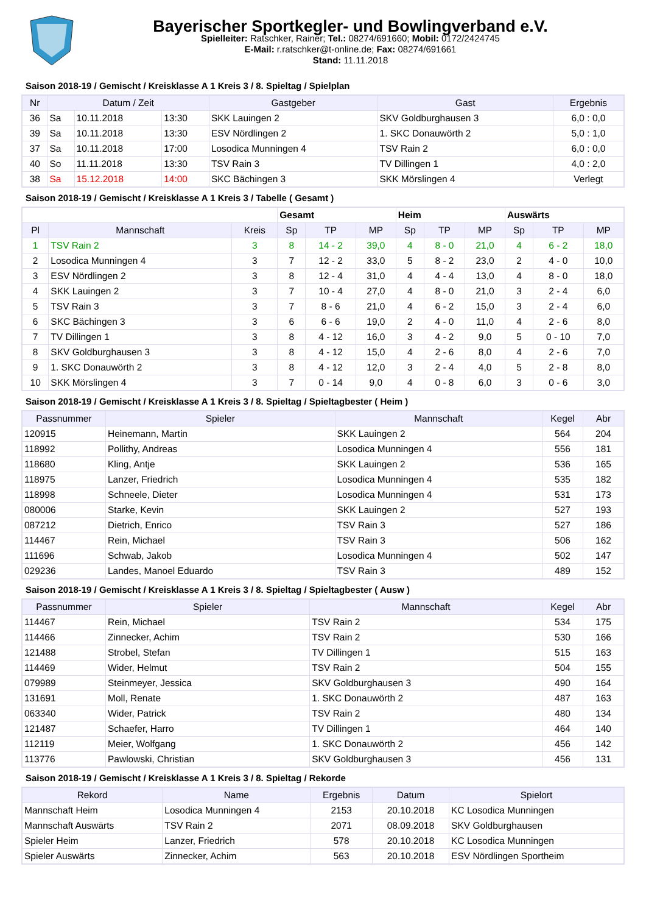Bayerischer Sportkegler- und Bowlingverband e.V.
Spielleiter: Ratschker, Rainer; Tel.: 08274/691660; Mobil: 0172/2424745
E-Mail: r.ratschker@t-online.de; Fax: 08274/691661
Stand: 11.11.2018
Saison 2018-19 / Gemischt / Kreisklasse A 1 Kreis 3 / 8. Spieltag / Spielplan
| Nr | Datum / Zeit | | | Gastgeber | Gast | Ergebnis |
| --- | --- | --- | --- | --- | --- | --- |
| 36 | Sa | 10.11.2018 | 13:30 | SKK Lauingen 2 | SKV Goldburghausen 3 | 6,0 : 0,0 |
| 39 | Sa | 10.11.2018 | 13:30 | ESV Nördlingen 2 | 1. SKC Donauwörth 2 | 5,0 : 1,0 |
| 37 | Sa | 10.11.2018 | 17:00 | Losodica Munningen 4 | TSV Rain 2 | 6,0 : 0,0 |
| 40 | So | 11.11.2018 | 13:30 | TSV Rain 3 | TV Dillingen 1 | 4,0 : 2,0 |
| 38 | Sa | 15.12.2018 | 14:00 | SKC Bächingen 3 | SKK Mörslingen 4 | Verlegt |
Saison 2018-19 / Gemischt / Kreisklasse A 1 Kreis 3 / Tabelle ( Gesamt )
| | | | Gesamt | | | Heim | | | Auswärts | | |
| Pl | Mannschaft | Kreis | Sp | TP | MP | Sp | TP | MP | Sp | TP | MP |
| 1 | TSV Rain 2 | 3 | 8 | 14 - 2 | 39,0 | 4 | 8 - 0 | 21,0 | 4 | 6 - 2 | 18,0 |
| 2 | Losodica Munningen 4 | 3 | 7 | 12 - 2 | 33,0 | 5 | 8 - 2 | 23,0 | 2 | 4 - 0 | 10,0 |
| 3 | ESV Nördlingen 2 | 3 | 8 | 12 - 4 | 31,0 | 4 | 4 - 4 | 13,0 | 4 | 8 - 0 | 18,0 |
| 4 | SKK Lauingen 2 | 3 | 7 | 10 - 4 | 27,0 | 4 | 8 - 0 | 21,0 | 3 | 2 - 4 | 6,0 |
| 5 | TSV Rain 3 | 3 | 7 | 8 - 6 | 21,0 | 4 | 6 - 2 | 15,0 | 3 | 2 - 4 | 6,0 |
| 6 | SKC Bächingen 3 | 3 | 6 | 6 - 6 | 19,0 | 2 | 4 - 0 | 11,0 | 4 | 2 - 6 | 8,0 |
| 7 | TV Dillingen 1 | 3 | 8 | 4 - 12 | 16,0 | 3 | 4 - 2 | 9,0 | 5 | 0 - 10 | 7,0 |
| 8 | SKV Goldburghausen 3 | 3 | 8 | 4 - 12 | 15,0 | 4 | 2 - 6 | 8,0 | 4 | 2 - 6 | 7,0 |
| 9 | 1. SKC Donauwörth 2 | 3 | 8 | 4 - 12 | 12,0 | 3 | 2 - 4 | 4,0 | 5 | 2 - 8 | 8,0 |
| 10 | SKK Mörslingen 4 | 3 | 7 | 0 - 14 | 9,0 | 4 | 0 - 8 | 6,0 | 3 | 0 - 6 | 3,0 |
Saison 2018-19 / Gemischt / Kreisklasse A 1 Kreis 3 / 8. Spieltag / Spieltagbester ( Heim )
| Passnummer | Spieler | Mannschaft | Kegel | Abr |
| --- | --- | --- | --- | --- |
| 120915 | Heinemann, Martin | SKK Lauingen 2 | 564 | 204 |
| 118992 | Pollithy, Andreas | Losodica Munningen 4 | 556 | 181 |
| 118680 | Kling, Antje | SKK Lauingen 2 | 536 | 165 |
| 118975 | Lanzer, Friedrich | Losodica Munningen 4 | 535 | 182 |
| 118998 | Schneele, Dieter | Losodica Munningen 4 | 531 | 173 |
| 080006 | Starke, Kevin | SKK Lauingen 2 | 527 | 193 |
| 087212 | Dietrich, Enrico | TSV Rain 3 | 527 | 186 |
| 114467 | Rein, Michael | TSV Rain 3 | 506 | 162 |
| 111696 | Schwab, Jakob | Losodica Munningen 4 | 502 | 147 |
| 029236 | Landes, Manoel Eduardo | TSV Rain 3 | 489 | 152 |
Saison 2018-19 / Gemischt / Kreisklasse A 1 Kreis 3 / 8. Spieltag / Spieltagbester ( Ausw )
| Passnummer | Spieler | Mannschaft | Kegel | Abr |
| --- | --- | --- | --- | --- |
| 114467 | Rein, Michael | TSV Rain 2 | 534 | 175 |
| 114466 | Zinnecker, Achim | TSV Rain 2 | 530 | 166 |
| 121488 | Strobel, Stefan | TV Dillingen 1 | 515 | 163 |
| 114469 | Wider, Helmut | TSV Rain 2 | 504 | 155 |
| 079989 | Steinmeyer, Jessica | SKV Goldburghausen 3 | 490 | 164 |
| 131691 | Moll, Renate | 1. SKC Donauwörth 2 | 487 | 163 |
| 063340 | Wider, Patrick | TSV Rain 2 | 480 | 134 |
| 121487 | Schaefer, Harro | TV Dillingen 1 | 464 | 140 |
| 112119 | Meier, Wolfgang | 1. SKC Donauwörth 2 | 456 | 142 |
| 113776 | Pawlowski, Christian | SKV Goldburghausen 3 | 456 | 131 |
Saison 2018-19 / Gemischt / Kreisklasse A 1 Kreis 3 / 8. Spieltag / Rekorde
| Rekord | Name | Ergebnis | Datum | Spielort |
| --- | --- | --- | --- | --- |
| Mannschaft Heim | Losodica Munningen 4 | 2153 | 20.10.2018 | KC Losodica Munningen |
| Mannschaft Auswärts | TSV Rain 2 | 2071 | 08.09.2018 | SKV Goldburghausen |
| Spieler Heim | Lanzer, Friedrich | 578 | 20.10.2018 | KC Losodica Munningen |
| Spieler Auswärts | Zinnecker, Achim | 563 | 20.10.2018 | ESV Nördlingen Sportheim |